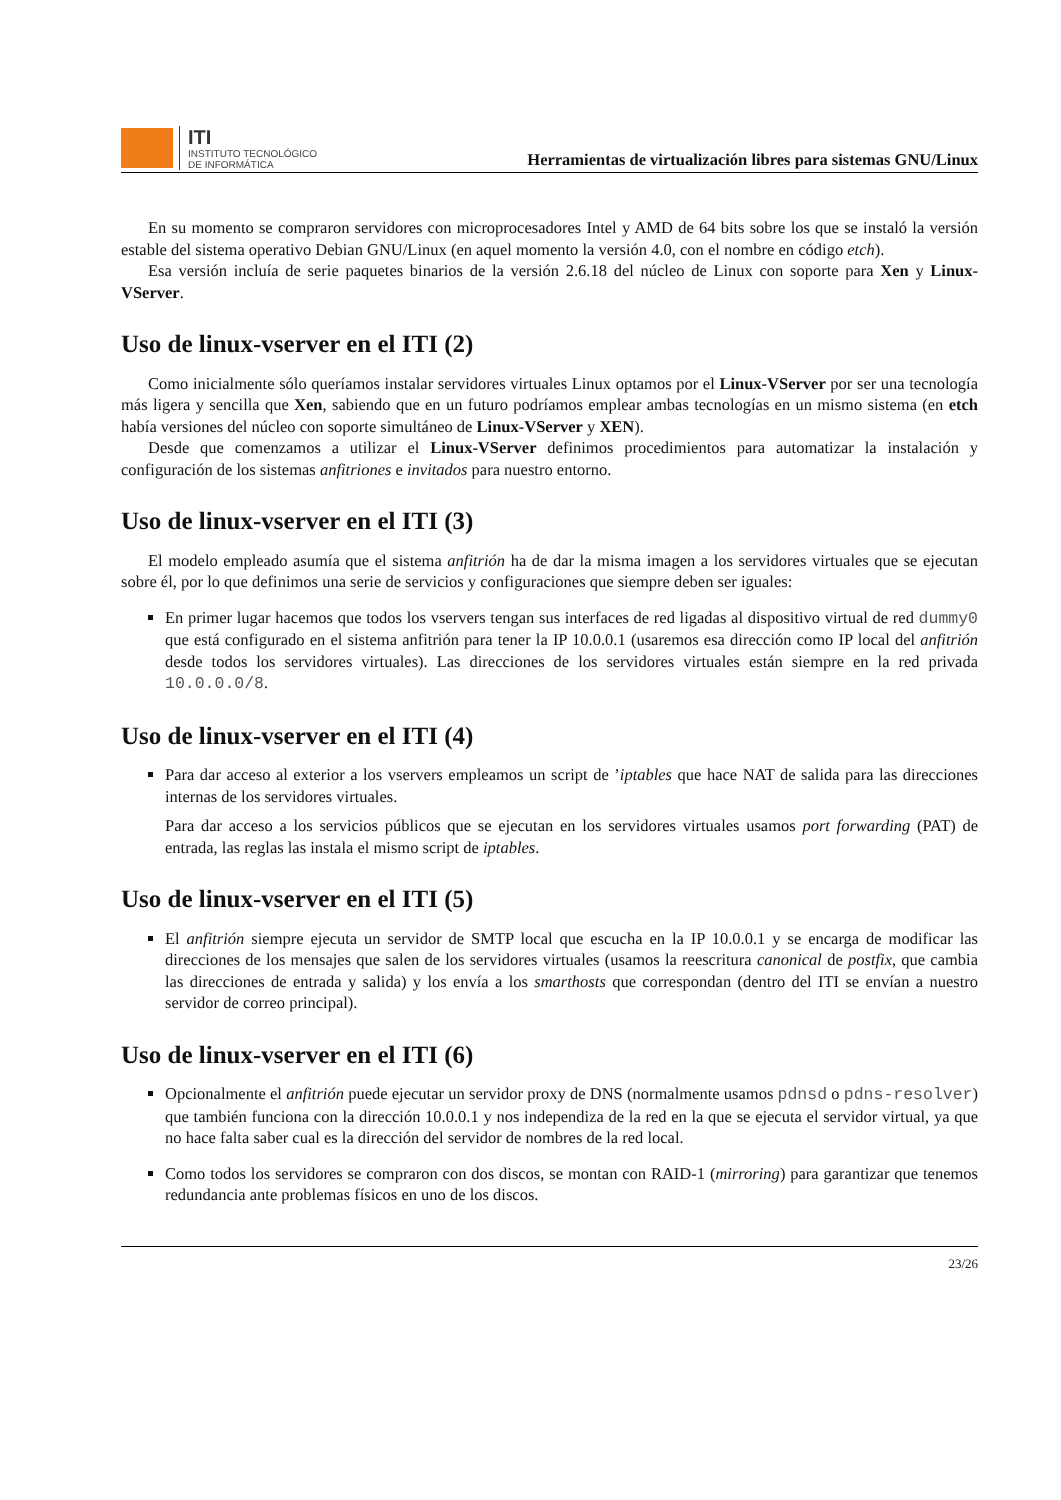ITI
INSTITUTO TECNOLÓGICO
DE INFORMÁTICA
Herramientas de virtualización libres para sistemas GNU/Linux
En su momento se compraron servidores con microprocesadores Intel y AMD de 64 bits sobre los que se instaló la versión estable del sistema operativo Debian GNU/Linux (en aquel momento la versión 4.0, con el nombre en código etch).
Esa versión incluía de serie paquetes binarios de la versión 2.6.18 del núcleo de Linux con soporte para Xen y Linux-VServer.
Uso de linux-vserver en el ITI (2)
Como inicialmente sólo queríamos instalar servidores virtuales Linux optamos por el Linux-VServer por ser una tecnología más ligera y sencilla que Xen, sabiendo que en un futuro podríamos emplear ambas tecnologías en un mismo sistema (en etch había versiones del núcleo con soporte simultáneo de Linux-VServer y XEN).
Desde que comenzamos a utilizar el Linux-VServer definimos procedimientos para automatizar la instalación y configuración de los sistemas anfitriones e invitados para nuestro entorno.
Uso de linux-vserver en el ITI (3)
El modelo empleado asumía que el sistema anfitrión ha de dar la misma imagen a los servidores virtuales que se ejecutan sobre él, por lo que definimos una serie de servicios y configuraciones que siempre deben ser iguales:
En primer lugar hacemos que todos los vservers tengan sus interfaces de red ligadas al dispositivo virtual de red dummy0 que está configurado en el sistema anfitrión para tener la IP 10.0.0.1 (usaremos esa dirección como IP local del anfitrión desde todos los servidores virtuales). Las direcciones de los servidores virtuales están siempre en la red privada 10.0.0.0/8.
Uso de linux-vserver en el ITI (4)
Para dar acceso al exterior a los vservers empleamos un script de ’iptables que hace NAT de salida para las direcciones internas de los servidores virtuales.
Para dar acceso a los servicios públicos que se ejecutan en los servidores virtuales usamos port forwarding (PAT) de entrada, las reglas las instala el mismo script de iptables.
Uso de linux-vserver en el ITI (5)
El anfitrión siempre ejecuta un servidor de SMTP local que escucha en la IP 10.0.0.1 y se encarga de modificar las direcciones de los mensajes que salen de los servidores virtuales (usamos la reescritura canonical de postfix, que cambia las direcciones de entrada y salida) y los envía a los smarthosts que correspondan (dentro del ITI se envían a nuestro servidor de correo principal).
Uso de linux-vserver en el ITI (6)
Opcionalmente el anfitrión puede ejecutar un servidor proxy de DNS (normalmente usamos pdnsd o pdns-resolver) que también funciona con la dirección 10.0.0.1 y nos independiza de la red en la que se ejecuta el servidor virtual, ya que no hace falta saber cual es la dirección del servidor de nombres de la red local.
Como todos los servidores se compraron con dos discos, se montan con RAID-1 (mirroring) para garantizar que tenemos redundancia ante problemas físicos en uno de los discos.
23/26